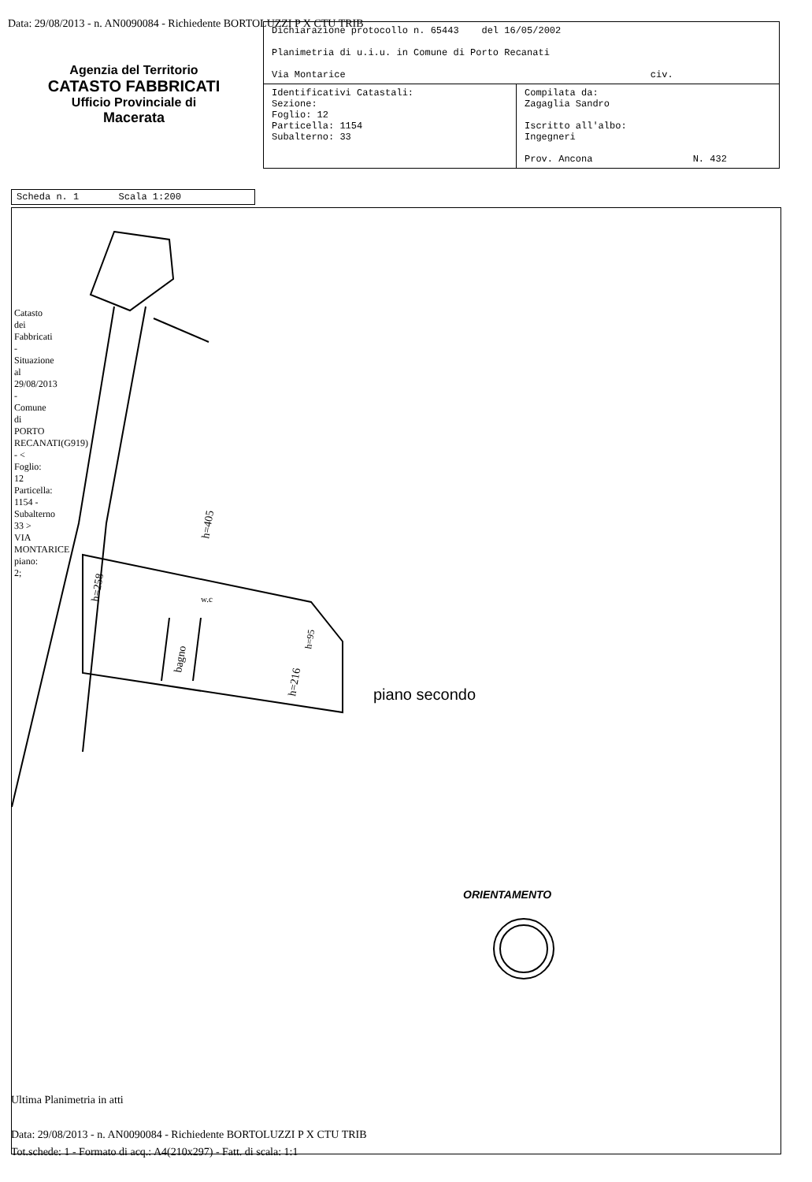Data: 29/08/2013 - n. AN0090084 - Richiedente BORTOLUZZI P X CTU TRIB
Agenzia del Territorio
CATASTO FABBRICATI
Ufficio Provinciale di
Macerata
| Dichiarazione protocollo n. 65443 del 16/05/2002 Planimetria di u.i.u. in Comune di Porto Recanati Via Montarice civ. | |
| Identificativi Catastali: Sezione: Foglio: 12 Particella: 1154 Subalterno: 33 | Compilata da: Zagaglia Sandro Iscritto all'albo: Ingegneri Prov. Ancona N. 432 |
Scheda n. 1 Scala 1:200
h=405
h=258
bagno
h=216
h=95
w.c
Catasto dei Fabbricati - Situazione al 29/08/2013 - Comune di PORTO RECANATI(G919) - < Foglio: 12 Particella: 1154 - Subalterno 33 > VIA MONTARICE piano: 2;
piano secondo
ORIENTAMENTO
Ultima Planimetria in atti
Data: 29/08/2013 - n. AN0090084 - Richiedente BORTOLUZZI P X CTU TRIB
Tot.schede: 1 - Formato di acq.: A4(210x297) - Fatt. di scala: 1:1